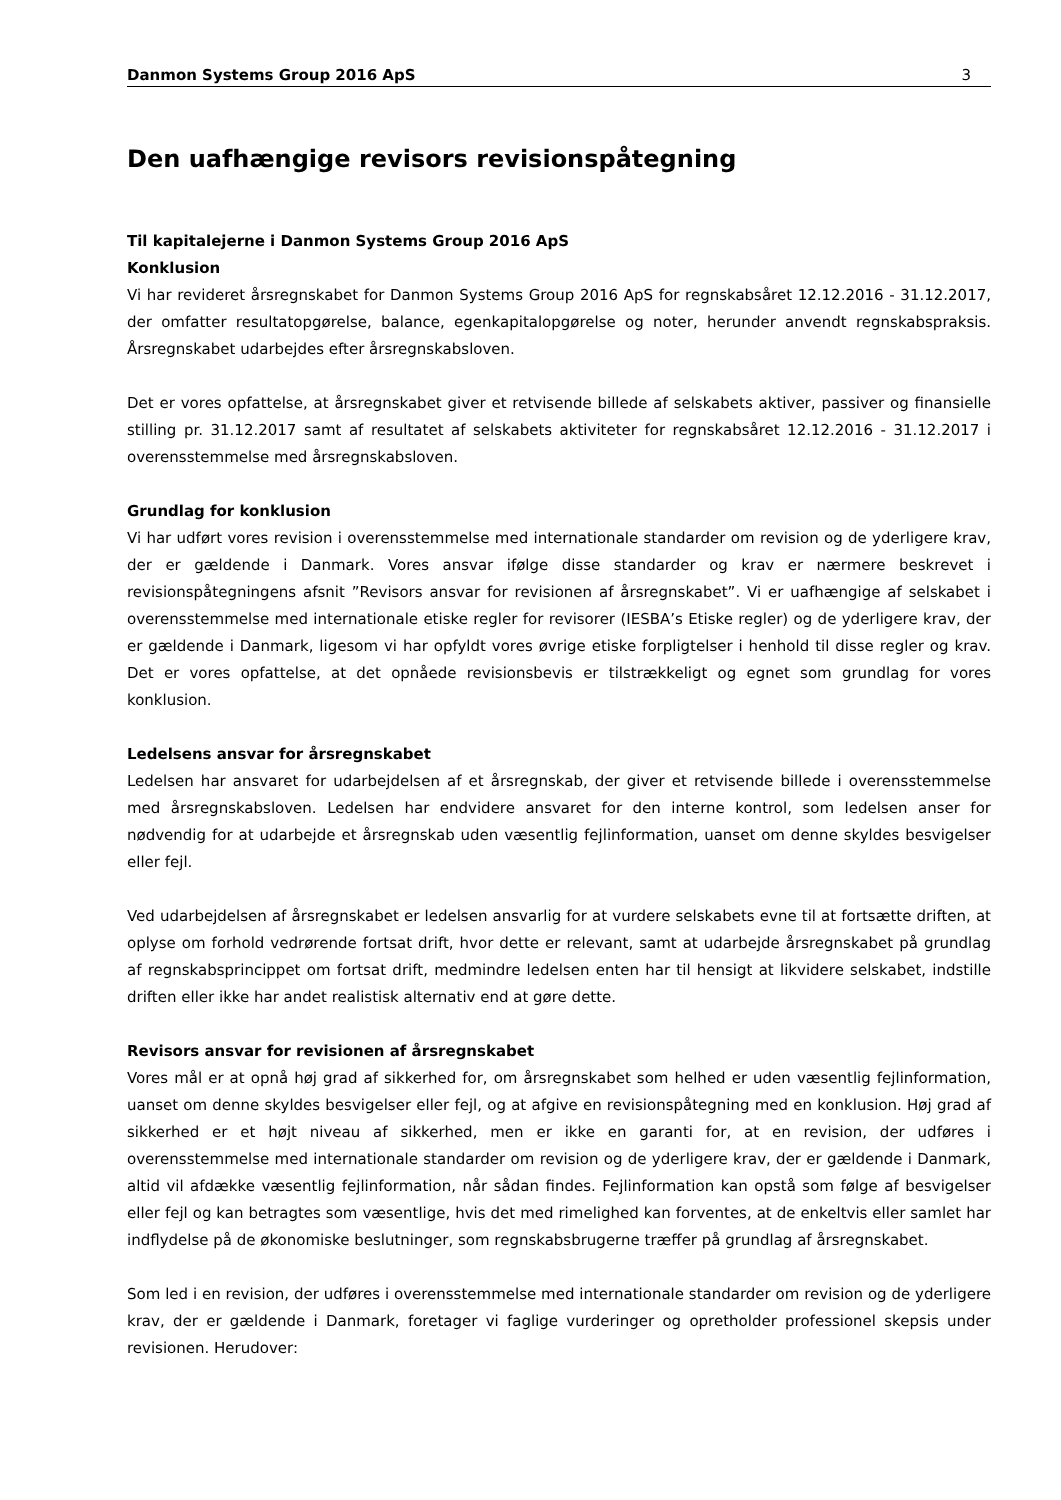Danmon Systems Group 2016 ApS 3
Den uafhængige revisors revisionspåtegning
Til kapitalejerne i Danmon Systems Group 2016 ApS
Konklusion
Vi har revideret årsregnskabet for Danmon Systems Group 2016 ApS for regnskabsåret 12.12.2016 - 31.12.2017, der omfatter resultatopgørelse, balance, egenkapitalopgørelse og noter, herunder anvendt regnskabspraksis. Årsregnskabet udarbejdes efter årsregnskabsloven.
Det er vores opfattelse, at årsregnskabet giver et retvisende billede af selskabets aktiver, passiver og finansielle stilling pr. 31.12.2017 samt af resultatet af selskabets aktiviteter for regnskabsåret 12.12.2016 - 31.12.2017 i overensstemmelse med årsregnskabsloven.
Grundlag for konklusion
Vi har udført vores revision i overensstemmelse med internationale standarder om revision og de yderligere krav, der er gældende i Danmark. Vores ansvar ifølge disse standarder og krav er nærmere beskrevet i revisionspåtegningens afsnit ”Revisors ansvar for revisionen af årsregnskabet”. Vi er uafhængige af selskabet i overensstemmelse med internationale etiske regler for revisorer (IESBA’s Etiske regler) og de yderligere krav, der er gældende i Danmark, ligesom vi har opfyldt vores øvrige etiske forpligtelser i henhold til disse regler og krav. Det er vores opfattelse, at det opnåede revisionsbevis er tilstrækkeligt og egnet som grundlag for vores konklusion.
Ledelsens ansvar for årsregnskabet
Ledelsen har ansvaret for udarbejdelsen af et årsregnskab, der giver et retvisende billede i overensstemmelse med årsregnskabsloven. Ledelsen har endvidere ansvaret for den interne kontrol, som ledelsen anser for nødvendig for at udarbejde et årsregnskab uden væsentlig fejlinformation, uanset om denne skyldes besvigelser eller fejl.
Ved udarbejdelsen af årsregnskabet er ledelsen ansvarlig for at vurdere selskabets evne til at fortsætte driften, at oplyse om forhold vedrørende fortsat drift, hvor dette er relevant, samt at udarbejde årsregnskabet på grundlag af regnskabsprincippet om fortsat drift, medmindre ledelsen enten har til hensigt at likvidere selskabet, indstille driften eller ikke har andet realistisk alternativ end at gøre dette.
Revisors ansvar for revisionen af årsregnskabet
Vores mål er at opnå høj grad af sikkerhed for, om årsregnskabet som helhed er uden væsentlig fejlinformation, uanset om denne skyldes besvigelser eller fejl, og at afgive en revisionspåtegning med en konklusion. Høj grad af sikkerhed er et højt niveau af sikkerhed, men er ikke en garanti for, at en revision, der udføres i overensstemmelse med internationale standarder om revision og de yderligere krav, der er gældende i Danmark, altid vil afdække væsentlig fejlinformation, når sådan findes. Fejlinformation kan opstå som følge af besvigelser eller fejl og kan betragtes som væsentlige, hvis det med rimelighed kan forventes, at de enkeltvis eller samlet har indflydelse på de økonomiske beslutninger, som regnskabsbrugerne træffer på grundlag af årsregnskabet.
Som led i en revision, der udføres i overensstemmelse med internationale standarder om revision og de yderligere krav, der er gældende i Danmark, foretager vi faglige vurderinger og opretholder professionel skepsis under revisionen. Herudover: